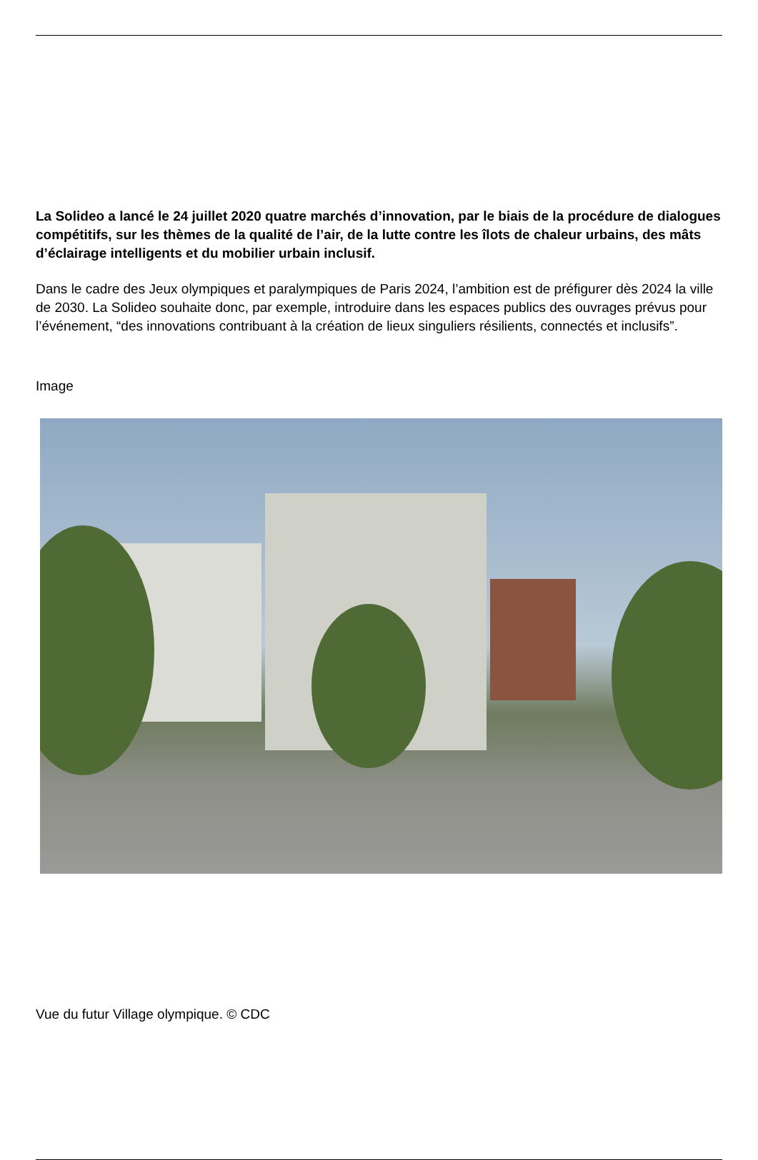La Solideo a lancé le 24 juillet 2020 quatre marchés d’innovation, par le biais de la procédure de dialogues compétitifs, sur les thèmes de la qualité de l’air, de la lutte contre les îlots de chaleur urbains, des mâts d’éclairage intelligents et du mobilier urbain inclusif.
Dans le cadre des Jeux olympiques et paralympiques de Paris 2024, l’ambition est de préfigurer dès 2024 la ville de 2030. La Solideo souhaite donc, par exemple, introduire dans les espaces publics des ouvrages prévus pour l’événement, “des innovations contribuant à la création de lieux singuliers résilients, connectés et inclusifs”.
Image
Vue du futur Village olympique. © CDC